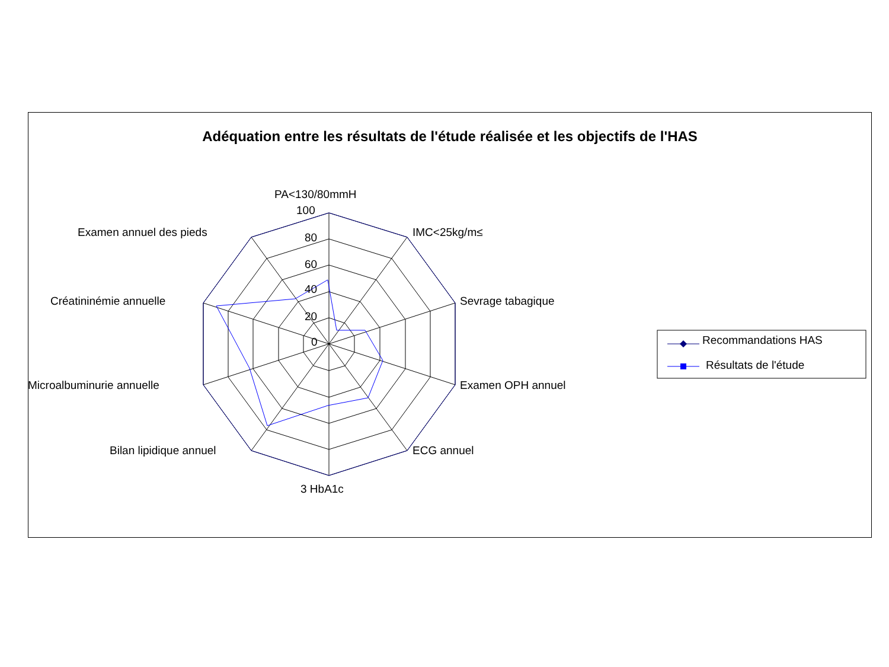Adéquation entre les résultats de l'étude réalisée et les objectifs de l'HAS
PA<130/80mmH
100
80
60
40
20
0
IMC<25kg/m≤
Sevrage tabagique
Examen OPH annuel
ECG annuel
3 HbA1c
Bilan lipidique annuel
Microalbuminurie annuelle
Créatininémie annuelle
Examen annuel des pieds
Recommandations HAS
Résultats de l'étude